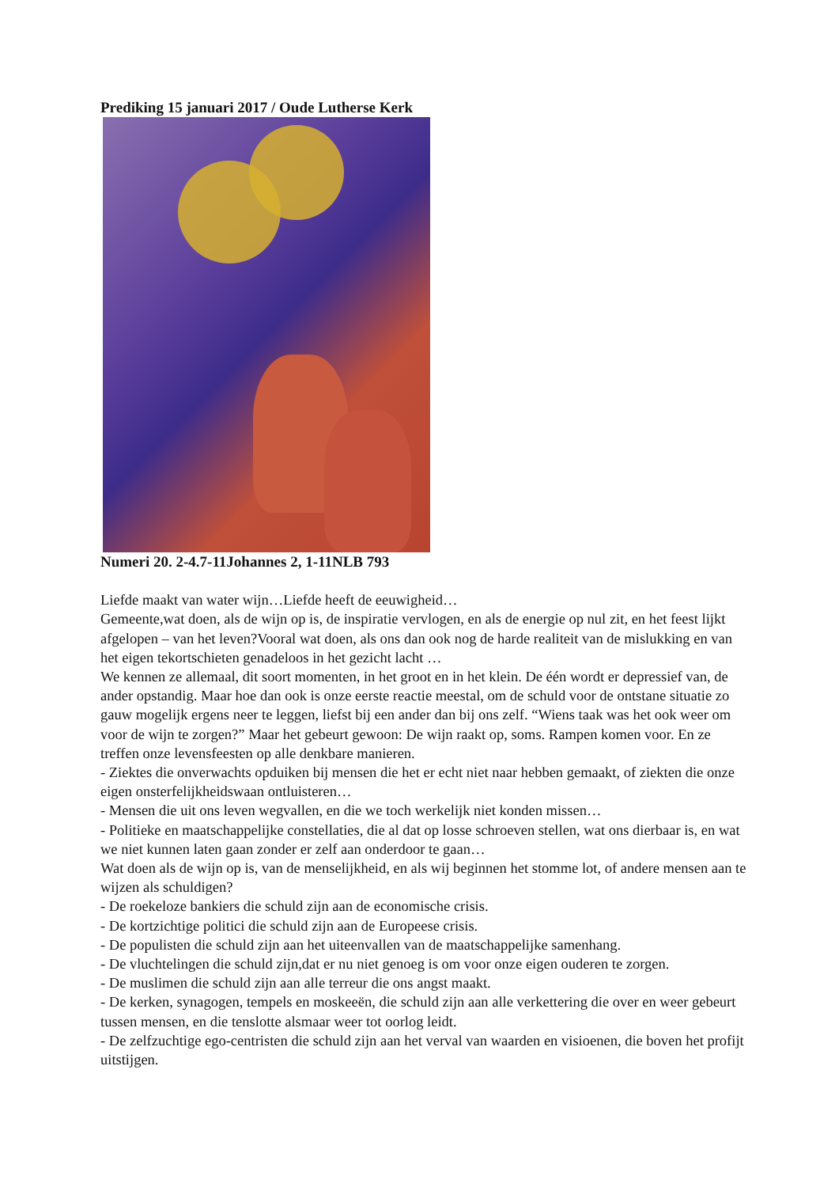Prediking 15 januari 2017 / Oude Lutherse Kerk
Numeri 20. 2-4.7-11Johannes 2, 1-11NLB 793
Liefde maakt van water wijn…Liefde heeft de eeuwigheid…
Gemeente,wat doen, als de wijn op is, de inspiratie vervlogen, en als de energie op nul zit, en het feest lijkt afgelopen – van het leven?Vooral wat doen, als ons dan ook nog de harde realiteit van de mislukking en van het eigen tekortschieten genadeloos in het gezicht lacht …
We kennen ze allemaal, dit soort momenten, in het groot en in het klein. De één wordt er depressief van, de ander opstandig. Maar hoe dan ook is onze eerste reactie meestal, om de schuld voor de ontstane situatie zo gauw mogelijk ergens neer te leggen, liefst bij een ander dan bij ons zelf. “Wiens taak was het ook weer om voor de wijn te zorgen?” Maar het gebeurt gewoon: De wijn raakt op, soms. Rampen komen voor. En ze treffen onze levensfeesten op alle denkbare manieren.
- Ziektes die onverwachts opduiken bij mensen die het er echt niet naar hebben gemaakt, of ziekten die onze eigen onsterfelijkheidswaan ontluisteren…
- Mensen die uit ons leven wegvallen, en die we toch werkelijk niet konden missen…
- Politieke en maatschappelijke constellaties, die al dat op losse schroeven stellen, wat ons dierbaar is, en wat we niet kunnen laten gaan zonder er zelf aan onderdoor te gaan…
Wat doen als de wijn op is, van de menselijkheid, en als wij beginnen het stomme lot, of andere mensen aan te wijzen als schuldigen?
- De roekeloze bankiers die schuld zijn aan de economische crisis.
- De kortzichtige politici die schuld zijn aan de Europeese crisis.
- De populisten die schuld zijn aan het uiteenvallen van de maatschappelijke samenhang.
- De vluchtelingen die schuld zijn,dat er nu niet genoeg is om voor onze eigen ouderen te zorgen.
- De muslimen die schuld zijn aan alle terreur die ons angst maakt.
- De kerken, synagogen, tempels en moskeeën, die schuld zijn aan alle verkettering die over en weer gebeurt tussen mensen, en die tenslotte alsmaar weer tot oorlog leidt.
- De zelfzuchtige ego-centristen die schuld zijn aan het verval van waarden en visioenen, die boven het profijt uitstijgen.